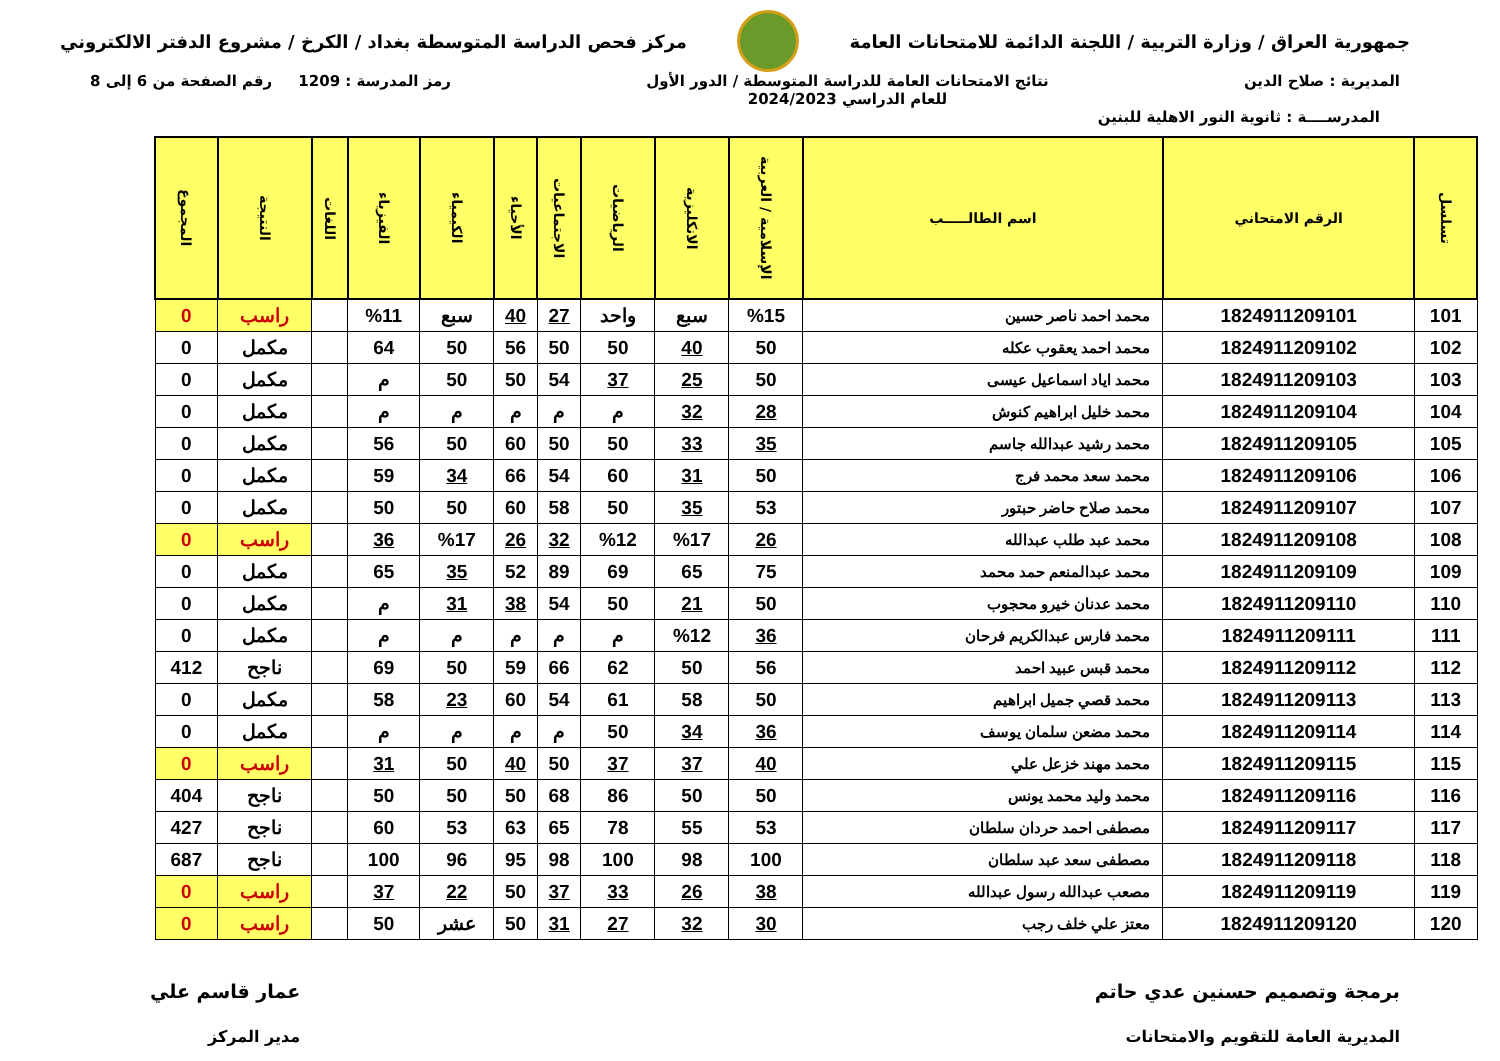جمهورية العراق / وزارة التربية / اللجنة الدائمة للامتحانات العامة
مركز فحص الدراسة المتوسطة بغداد / الكرخ / مشروع الدفتر الالكتروني
المديرية : صلاح الدين نتائج الامتحانات العامة للدراسة المتوسطة / الدور الأول
للعام الدراسي 2024/2023
رمز المدرسة : 1209 رقم الصفحة من 6 إلى 8
المدرســــة : ثانوية النور الاهلية للبنين
| تسلسل | الرقم الامتحاني | اسم الطالـــــب | الإسلامية / العربية | الانكليزية | الرياضيات | الاجتماعيات | الأحياء | الكيمياء | الفيزياء | اللغات | النتيجة | المجموع |
| --- | --- | --- | --- | --- | --- | --- | --- | --- | --- | --- | --- | --- |
| 101 | 1824911209101 | محمد احمد ناصر حسين | %15 | سبع | واحد | 27 | 40 | سبع | %11 | | راسب | 0 |
| 102 | 1824911209102 | محمد احمد يعقوب عكله | 50 | 40 | 50 | 50 | 56 | 50 | 64 | | مكمل | 0 |
| 103 | 1824911209103 | محمد اياد اسماعيل عيسى | 50 | 25 | 37 | 54 | 50 | 50 | م | | مكمل | 0 |
| 104 | 1824911209104 | محمد خليل ابراهيم كنوش | 28 | 32 | م | م | م | م | م | | مكمل | 0 |
| 105 | 1824911209105 | محمد رشيد عبدالله جاسم | 35 | 33 | 50 | 50 | 60 | 50 | 56 | | مكمل | 0 |
| 106 | 1824911209106 | محمد سعد محمد فرج | 50 | 31 | 60 | 54 | 66 | 34 | 59 | | مكمل | 0 |
| 107 | 1824911209107 | محمد صلاح حاضر حبتور | 53 | 35 | 50 | 58 | 60 | 50 | 50 | | مكمل | 0 |
| 108 | 1824911209108 | محمد عبد طلب عبدالله | 26 | %17 | %12 | 32 | 26 | %17 | 36 | | راسب | 0 |
| 109 | 1824911209109 | محمد عبدالمنعم حمد محمد | 75 | 65 | 69 | 89 | 52 | 35 | 65 | | مكمل | 0 |
| 110 | 1824911209110 | محمد عدنان خيرو محجوب | 50 | 21 | 50 | 54 | 38 | 31 | م | | مكمل | 0 |
| 111 | 1824911209111 | محمد فارس عبدالكريم فرحان | 36 | %12 | م | م | م | م | م | | مكمل | 0 |
| 112 | 1824911209112 | محمد قبس عبيد احمد | 56 | 50 | 62 | 66 | 59 | 50 | 69 | | ناجح | 412 |
| 113 | 1824911209113 | محمد قصي جميل ابراهيم | 50 | 58 | 61 | 54 | 60 | 23 | 58 | | مكمل | 0 |
| 114 | 1824911209114 | محمد مضعن سلمان يوسف | 36 | 34 | 50 | م | م | م | م | | مكمل | 0 |
| 115 | 1824911209115 | محمد مهند خزعل علي | 40 | 37 | 37 | 50 | 40 | 50 | 31 | | راسب | 0 |
| 116 | 1824911209116 | محمد وليد محمد يونس | 50 | 50 | 86 | 68 | 50 | 50 | 50 | | ناجح | 404 |
| 117 | 1824911209117 | مصطفى احمد حردان سلطان | 53 | 55 | 78 | 65 | 63 | 53 | 60 | | ناجح | 427 |
| 118 | 1824911209118 | مصطفى سعد عبد سلطان | 100 | 98 | 100 | 98 | 95 | 96 | 100 | | ناجح | 687 |
| 119 | 1824911209119 | مصعب عبدالله رسول عبدالله | 38 | 26 | 33 | 37 | 50 | 22 | 37 | | راسب | 0 |
| 120 | 1824911209120 | معتز علي خلف رجب | 30 | 32 | 27 | 31 | 50 | عشر | 50 | | راسب | 0 |
برمجة وتصميم حسنين عدي حاتم
المديرية العامة للتقويم والامتحانات
عمار قاسم علي
مدير المركز